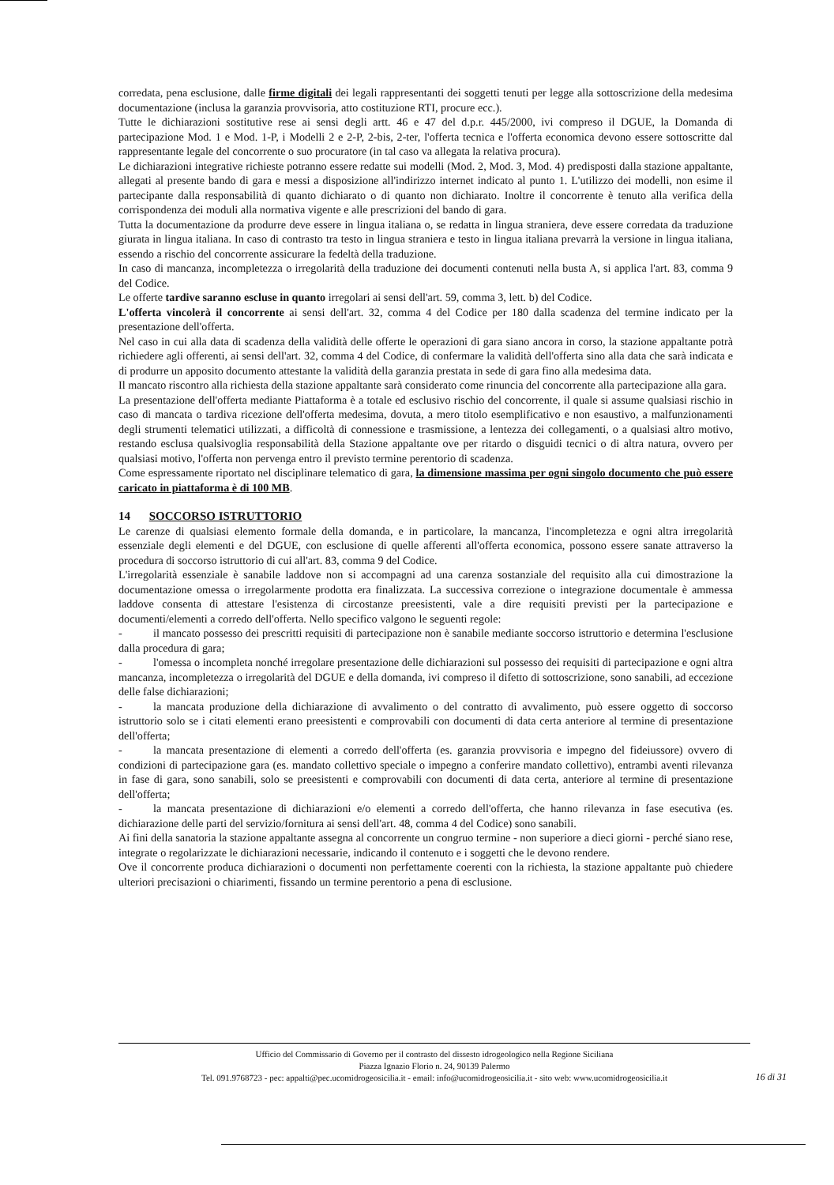corredata, pena esclusione, dalle firme digitali dei legali rappresentanti dei soggetti tenuti per legge alla sottoscrizione della medesima documentazione (inclusa la garanzia provvisoria, atto costituzione RTI, procure ecc.).
Tutte le dichiarazioni sostitutive rese ai sensi degli artt. 46 e 47 del d.p.r. 445/2000, ivi compreso il DGUE, la Domanda di partecipazione Mod. 1 e Mod. 1-P, i Modelli 2 e 2-P, 2-bis, 2-ter, l'offerta tecnica e l'offerta economica devono essere sottoscritte dal rappresentante legale del concorrente o suo procuratore (in tal caso va allegata la relativa procura).
Le dichiarazioni integrative richieste potranno essere redatte sui modelli (Mod. 2, Mod. 3, Mod. 4) predisposti dalla stazione appaltante, allegati al presente bando di gara e messi a disposizione all'indirizzo internet indicato al punto 1. L'utilizzo dei modelli, non esime il partecipante dalla responsabilità di quanto dichiarato o di quanto non dichiarato. Inoltre il concorrente è tenuto alla verifica della corrispondenza dei moduli alla normativa vigente e alle prescrizioni del bando di gara.
Tutta la documentazione da produrre deve essere in lingua italiana o, se redatta in lingua straniera, deve essere corredata da traduzione giurata in lingua italiana. In caso di contrasto tra testo in lingua straniera e testo in lingua italiana prevarrà la versione in lingua italiana, essendo a rischio del concorrente assicurare la fedeltà della traduzione.
In caso di mancanza, incompletezza o irregolarità della traduzione dei documenti contenuti nella busta A, si applica l'art. 83, comma 9 del Codice.
Le offerte tardive saranno escluse in quanto irregolari ai sensi dell'art. 59, comma 3, lett. b) del Codice.
L'offerta vincolerà il concorrente ai sensi dell'art. 32, comma 4 del Codice per 180 dalla scadenza del termine indicato per la presentazione dell'offerta.
Nel caso in cui alla data di scadenza della validità delle offerte le operazioni di gara siano ancora in corso, la stazione appaltante potrà richiedere agli offerenti, ai sensi dell'art. 32, comma 4 del Codice, di confermare la validità dell'offerta sino alla data che sarà indicata e di produrre un apposito documento attestante la validità della garanzia prestata in sede di gara fino alla medesima data.
Il mancato riscontro alla richiesta della stazione appaltante sarà considerato come rinuncia del concorrente alla partecipazione alla gara.
La presentazione dell'offerta mediante Piattaforma è a totale ed esclusivo rischio del concorrente, il quale si assume qualsiasi rischio in caso di mancata o tardiva ricezione dell'offerta medesima, dovuta, a mero titolo esemplificativo e non esaustivo, a malfunzionamenti degli strumenti telematici utilizzati, a difficoltà di connessione e trasmissione, a lentezza dei collegamenti, o a qualsiasi altro motivo, restando esclusa qualsivoglia responsabilità della Stazione appaltante ove per ritardo o disguidi tecnici o di altra natura, ovvero per qualsiasi motivo, l'offerta non pervenga entro il previsto termine perentorio di scadenza.
Come espressamente riportato nel disciplinare telematico di gara, la dimensione massima per ogni singolo documento che può essere caricato in piattaforma è di 100 MB.
14 SOCCORSO ISTRUTTORIO
Le carenze di qualsiasi elemento formale della domanda, e in particolare, la mancanza, l'incompletezza e ogni altra irregolarità essenziale degli elementi e del DGUE, con esclusione di quelle afferenti all'offerta economica, possono essere sanate attraverso la procedura di soccorso istruttorio di cui all'art. 83, comma 9 del Codice.
L'irregolarità essenziale è sanabile laddove non si accompagni ad una carenza sostanziale del requisito alla cui dimostrazione la documentazione omessa o irregolarmente prodotta era finalizzata. La successiva correzione o integrazione documentale è ammessa laddove consenta di attestare l'esistenza di circostanze preesistenti, vale a dire requisiti previsti per la partecipazione e documenti/elementi a corredo dell'offerta. Nello specifico valgono le seguenti regole:
- il mancato possesso dei prescritti requisiti di partecipazione non è sanabile mediante soccorso istruttorio e determina l'esclusione dalla procedura di gara;
- l'omessa o incompleta nonché irregolare presentazione delle dichiarazioni sul possesso dei requisiti di partecipazione e ogni altra mancanza, incompletezza o irregolarità del DGUE e della domanda, ivi compreso il difetto di sottoscrizione, sono sanabili, ad eccezione delle false dichiarazioni;
- la mancata produzione della dichiarazione di avvalimento o del contratto di avvalimento, può essere oggetto di soccorso istruttorio solo se i citati elementi erano preesistenti e comprovabili con documenti di data certa anteriore al termine di presentazione dell'offerta;
- la mancata presentazione di elementi a corredo dell'offerta (es. garanzia provvisoria e impegno del fideiussore) ovvero di condizioni di partecipazione gara (es. mandato collettivo speciale o impegno a conferire mandato collettivo), entrambi aventi rilevanza in fase di gara, sono sanabili, solo se preesistenti e comprovabili con documenti di data certa, anteriore al termine di presentazione dell'offerta;
- la mancata presentazione di dichiarazioni e/o elementi a corredo dell'offerta, che hanno rilevanza in fase esecutiva (es. dichiarazione delle parti del servizio/fornitura ai sensi dell'art. 48, comma 4 del Codice) sono sanabili.
Ai fini della sanatoria la stazione appaltante assegna al concorrente un congruo termine - non superiore a dieci giorni - perché siano rese, integrate o regolarizzate le dichiarazioni necessarie, indicando il contenuto e i soggetti che le devono rendere.
Ove il concorrente produca dichiarazioni o documenti non perfettamente coerenti con la richiesta, la stazione appaltante può chiedere ulteriori precisazioni o chiarimenti, fissando un termine perentorio a pena di esclusione.
Ufficio del Commissario di Governo per il contrasto del dissesto idrogeologico nella Regione Siciliana
Piazza Ignazio Florio n. 24, 90139 Palermo
Tel. 091.9768723 - pec: appalti@pec.ucomidrogeosicilia.it - email: info@ucomidrogeosicilia.it - sito web: www.ucomidrogeosicilia.it
16 di 31